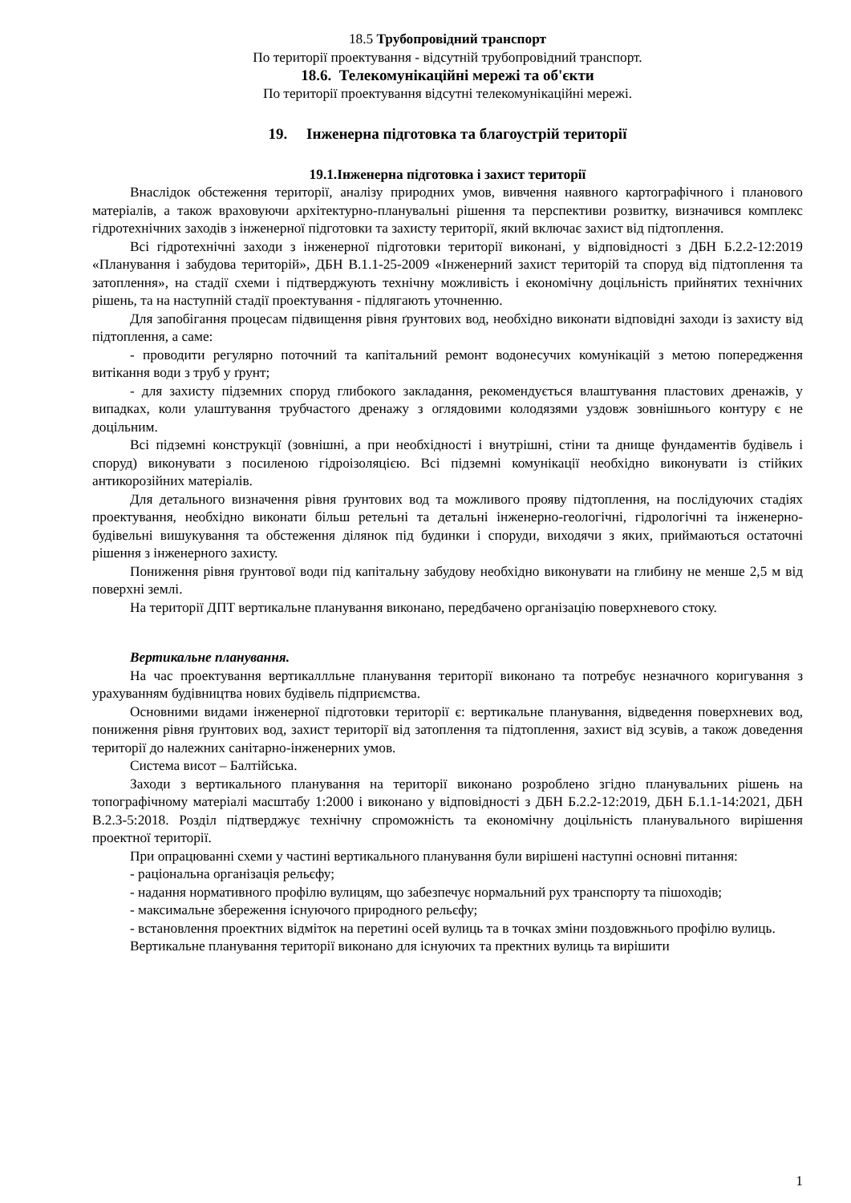18.5 Трубопровідний транспорт
По території проектування - відсутній трубопровідний транспорт.
18.6. Телекомунікаційні мережі та об'єкти
По території проектування відсутні телекомунікаційні мережі.
19. Інженерна підготовка та благоустрій території
19.1.Інженерна підготовка і захист території
Внаслідок обстеження території, аналізу природних умов, вивчення наявного картографічного і планового матеріалів, а також враховуючи архітектурно-планувальні рішення та перспективи розвитку, визначився комплекс гідротехнічних заходів з інженерної підготовки та захисту території, який включає захист від підтоплення.
Всі гідротехнічні заходи з інженерної підготовки території виконані, у відповідності з ДБН Б.2.2-12:2019 «Планування і забудова територій», ДБН В.1.1-25-2009 «Інженерний захист територій та споруд від підтоплення та затоплення», на стадії схеми і підтверджують технічну можливість і економічну доцільність прийнятих технічних рішень, та на наступній стадії проектування - підлягають уточненню.
Для запобігання процесам підвищення рівня ґрунтових вод, необхідно виконати відповідні заходи із захисту від підтоплення, а саме:
- проводити регулярно поточний та капітальний ремонт водонесучих комунікацій з метою попередження витікання води з труб у ґрунт;
- для захисту підземних споруд глибокого закладання, рекомендується влаштування пластових дренажів, у випадках, коли улаштування трубчастого дренажу з оглядовими колодязями уздовж зовнішнього контуру є не доцільним.
Всі підземні конструкції (зовнішні, а при необхідності і внутрішні, стіни та днище фундаментів будівель і споруд) виконувати з посиленою гідроізоляцією. Всі підземні комунікації необхідно виконувати із стійких антикорозійних матеріалів.
Для детального визначення рівня ґрунтових вод та можливого прояву підтоплення, на послідуючих стадіях проектування, необхідно виконати більш ретельні та детальні інженерно-геологічні, гідрологічні та інженерно-будівельні вишукування та обстеження ділянок під будинки і споруди, виходячи з яких, приймаються остаточні рішення з інженерного захисту.
Пониження рівня ґрунтової води під капітальну забудову необхідно виконувати на глибину не менше 2,5 м від поверхні землі.
На території ДПТ вертикальне планування виконано, передбачено організацію поверхневого стоку.
Вертикальне планування.
На час проектування вертикаллльне планування території виконано та потребує незначного коригування з урахуванням будівництва нових будівель підприємства.
Основними видами інженерної підготовки території є: вертикальне планування, відведення поверхневих вод, пониження рівня ґрунтових вод, захист території від затоплення та підтоплення, захист від зсувів, а також доведення території до належних санітарно-інженерних умов.
Система висот – Балтійська.
Заходи з вертикального планування на території виконано розроблено згідно планувальних рішень на топографічному матеріалі масштабу 1:2000 і виконано у відповідності з ДБН Б.2.2-12:2019, ДБН Б.1.1-14:2021, ДБН В.2.3-5:2018. Розділ підтверджує технічну спроможність та економічну доцільність планувального вирішення проектної території.
При опрацюванні схеми у частині вертикального планування були вирішені наступні основні питання:
- раціональна організація рельєфу;
- надання нормативного профілю вулицям, що забезпечує нормальний рух транспорту та пішоходів;
- максимальне збереження існуючого природного рельєфу;
- встановлення проектних відміток на перетині осей вулиць та в точках зміни поздовжнього профілю вулиць.
Вертикальне планування території виконано для існуючих та пректних вулиць та вирішити
1